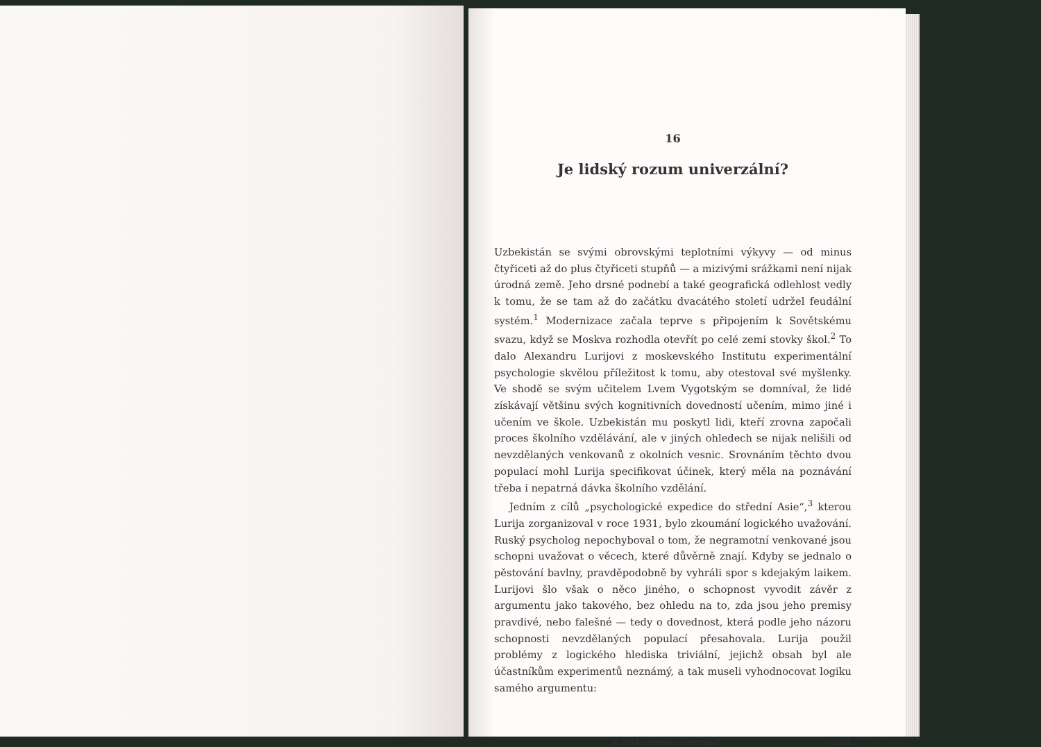16
Je lidský rozum univerzální?
Uzbekistán se svými obrovskými teplotními výkyvy — od minus čtyřiceti až do plus čtyřiceti stupňů — a mizivými srážkami není nijak úrodná země. Jeho drsné podnebí a také geografická odlehlost vedly k tomu, že se tam až do začátku dvacátého století udržel feudální systém.<sup>1</sup> Modernizace začala teprve s připojením k Sovětskému svazu, když se Moskva rozhodla otevřít po celé zemi stovky škol.<sup>2</sup> To dalo Alexandru Lurijovi z moskevského Institutu experimentální psychologie skvělou příležitost k tomu, aby otestoval své myšlenky. Ve shodě se svým učitelem Lvem Vygotským se domníval, že lidé získávají většinu svých kognitivních dovedností učením, mimo jiné i učením ve škole. Uzbekistán mu poskytl lidi, kteří zrovna započali proces školního vzdělávání, ale v jiných ohledech se nijak nelišili od nevzdělaných venkovanů z okolních vesnic. Srovnáním těchto dvou populací mohl Lurija specifikovat účinek, který měla na poznávání třeba i nepatrná dávka školního vzdělání.
Jedním z cílů „psychologické expedice do střední Asie“,<sup>3</sup> kterou Lurija zorganizoval v roce 1931, bylo zkoumání logického uvažování. Ruský psycholog nepochyboval o tom, že negramotní venkované jsou schopni uvažovat o věcech, které důvěrně znají. Kdyby se jednalo o pěstování bavlny, pravděpodobně by vyhráli spor s kdejakým laikem. Lurijovi šlo však o něco jiného, o schopnost vyvodit závěr z argumentu jako takového, bez ohledu na to, zda jsou jeho premisy pravdivé, nebo falešné — tedy o dovednost, která podle jeho názoru schopnosti nevzdělaných populací přesahovala. Lurija použil problémy z logického hlediska triviální, jejichž obsah byl ale účastníkům experimentů neznámý, a tak museli vyhodnocovat logiku samého argumentu:
Je lidský rozum univerzální? 301